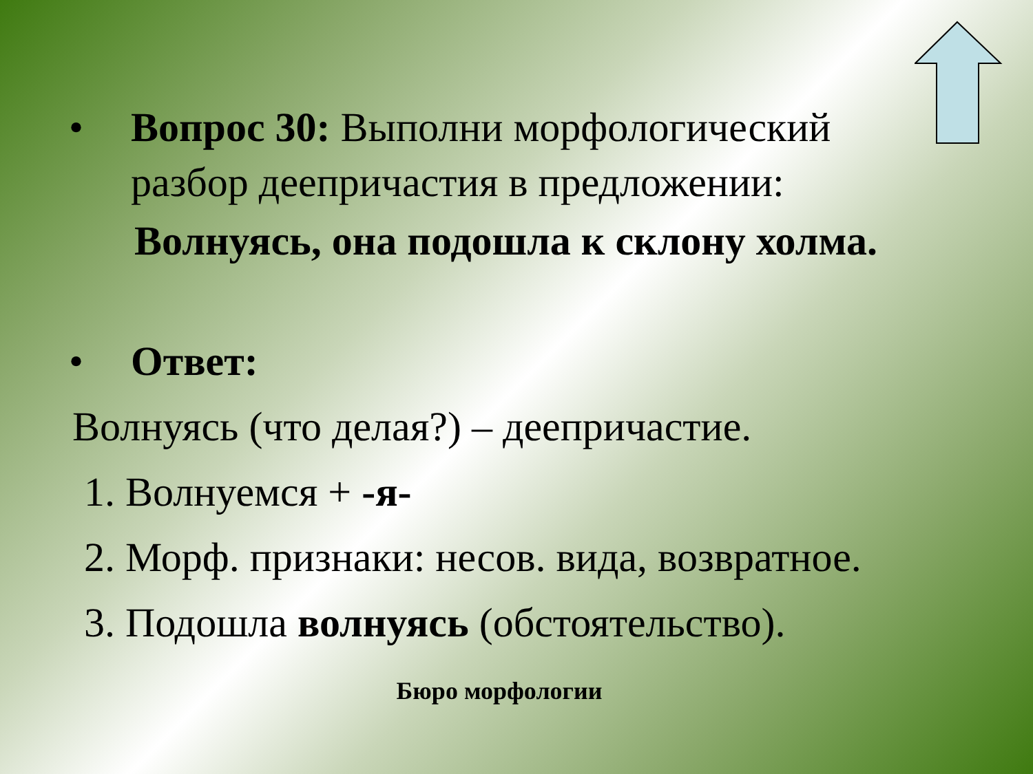• Вопрос 30: Выполни морфологический разбор деепричастия в предложении:
Волнуясь, она подошла к склону холма.
• Ответ:
Волнуясь (что делая?) – деепричастие.
1. Волнуемся + -я-
2. Морф. признаки: несов. вида, возвратное.
3. Подошла волнуясь (обстоятельство).
Бюро морфологии